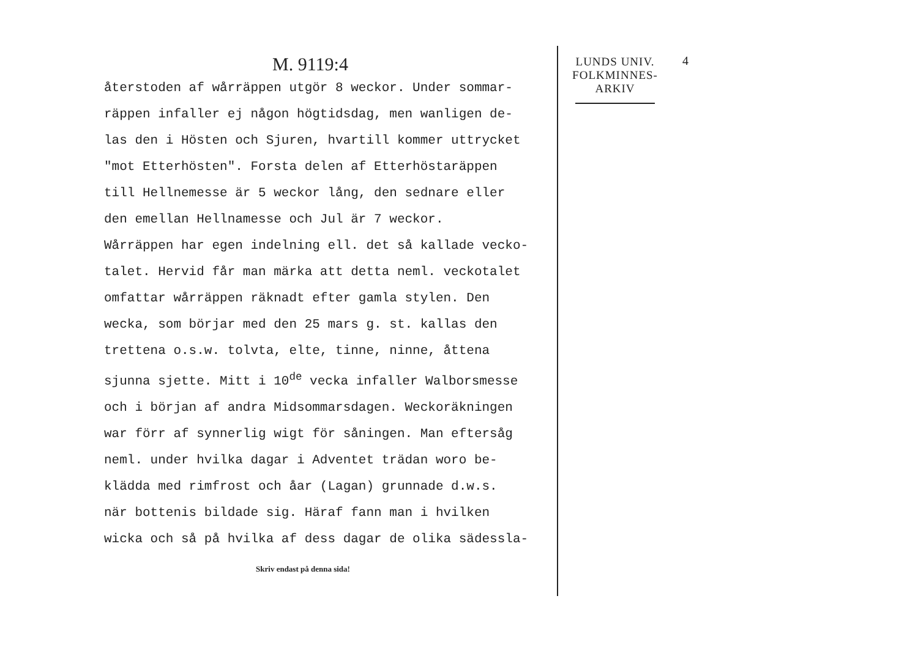M. 9119:4 4
återstoden af wårräppen utgör 8 weckor. Under sommar-
räppen infaller ej någon högtidsdag, men wanligen de-
las den i Hösten och Sjuren, hvartill kommer uttrycket
"mot Etterhösten". Forsta delen af Etterhöstaräppen
till Hellnemesse är 5 weckor lång, den sednare eller
den emellan Hellnamesse och Jul är 7 weckor.
Wårräppen har egen indelning ell. det så kallade vecko-
talet. Hervid får man märka att detta neml. veckotalet
omfattar wårräppen räknadt efter gamla stylen. Den
wecka, som börjar med den 25 mars g. st. kallas den
trettena o.s.w. tolvta, elte, tinne, ninne, åttena
sjunna sjette. Mitt i 10<sup>de</sup> vecka infaller Walborsmesse
och i början af andra Midsommarsdagen. Weckoräkningen
war förr af synnerlig wigt för såningen. Man eftersåg
neml. under hvilka dagar i Adventet trädan woro be-
klädda med rimfrost och åar (Lagan) grunnade d.w.s.
när bottenis bildade sig. Häraf fann man i hvilken
wicka och så på hvilka af dess dagar de olika sädessla-
Skriv endast på denna sida!
LUNDS UNIV.
FOLKMINNES-
ARKIV